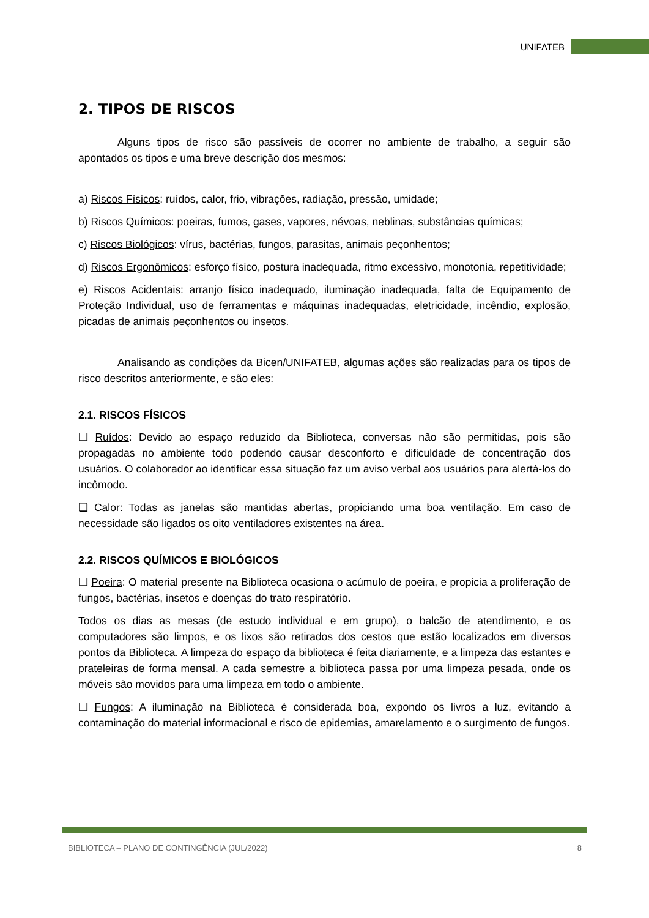UNIFATEB
2. TIPOS DE RISCOS
Alguns tipos de risco são passíveis de ocorrer no ambiente de trabalho, a seguir são apontados os tipos e uma breve descrição dos mesmos:
a) Riscos Físicos: ruídos, calor, frio, vibrações, radiação, pressão, umidade;
b) Riscos Químicos: poeiras, fumos, gases, vapores, névoas, neblinas, substâncias químicas;
c) Riscos Biológicos: vírus, bactérias, fungos, parasitas, animais peçonhentos;
d) Riscos Ergonômicos: esforço físico, postura inadequada, ritmo excessivo, monotonia, repetitividade;
e) Riscos Acidentais: arranjo físico inadequado, iluminação inadequada, falta de Equipamento de Proteção Individual, uso de ferramentas e máquinas inadequadas, eletricidade, incêndio, explosão, picadas de animais peçonhentos ou insetos.
Analisando as condições da Bicen/UNIFATEB, algumas ações são realizadas para os tipos de risco descritos anteriormente, e são eles:
2.1. RISCOS FÍSICOS
❑ Ruídos: Devido ao espaço reduzido da Biblioteca, conversas não são permitidas, pois são propagadas no ambiente todo podendo causar desconforto e dificuldade de concentração dos usuários. O colaborador ao identificar essa situação faz um aviso verbal aos usuários para alertá-los do incômodo.
❑ Calor: Todas as janelas são mantidas abertas, propiciando uma boa ventilação. Em caso de necessidade são ligados os oito ventiladores existentes na área.
2.2. RISCOS QUÍMICOS E BIOLÓGICOS
❑ Poeira: O material presente na Biblioteca ocasiona o acúmulo de poeira, e propicia a proliferação de fungos, bactérias, insetos e doenças do trato respiratório.
Todos os dias as mesas (de estudo individual e em grupo), o balcão de atendimento, e os computadores são limpos, e os lixos são retirados dos cestos que estão localizados em diversos pontos da Biblioteca. A limpeza do espaço da biblioteca é feita diariamente, e a limpeza das estantes e prateleiras de forma mensal. A cada semestre a biblioteca passa por uma limpeza pesada, onde os móveis são movidos para uma limpeza em todo o ambiente.
❑ Fungos: A iluminação na Biblioteca é considerada boa, expondo os livros a luz, evitando a contaminação do material informacional e risco de epidemias, amarelamento e o surgimento de fungos.
BIBLIOTECA – PLANO DE CONTINGÊNCIA (JUL/2022) 8